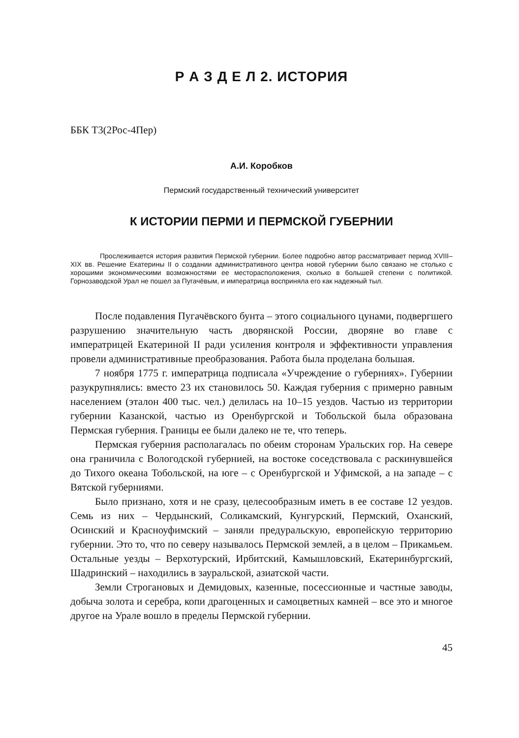Р А З Д Е Л 2. ИСТОРИЯ
ББК Т3(2Рос-4Пер)
А.И. Коробков
Пермский государственный технический университет
К ИСТОРИИ ПЕРМИ И ПЕРМСКОЙ ГУБЕРНИИ
Прослеживается история развития Пермской губернии. Более подробно автор рассматривает период XVIII–XIX вв. Решение Екатерины II о создании административного центра новой губернии было связано не столько с хорошими экономическими возможностями ее месторасположения, сколько в большей степени с политикой. Горнозаводской Урал не пошел за Пугачёвым, и императрица восприняла его как надежный тыл.
После подавления Пугачёвского бунта – этого социального цунами, подвергшего разрушению значительную часть дворянской России, дворяне во главе с императрицей Екатериной II ради усиления контроля и эффективности управления провели административные преобразования. Работа была проделана большая.
7 ноября 1775 г. императрица подписала «Учреждение о губерниях». Губернии разукрупнялись: вместо 23 их становилось 50. Каждая губерния с примерно равным населением (эталон 400 тыс. чел.) делилась на 10–15 уездов. Частью из территории губернии Казанской, частью из Оренбургской и Тобольской была образована Пермская губерния. Границы ее были далеко не те, что теперь.
Пермская губерния располагалась по обеим сторонам Уральских гор. На севере она граничила с Вологодской губернией, на востоке соседствовала с раскинувшейся до Тихого океана Тобольской, на юге – с Оренбургской и Уфимской, а на западе – с Вятской губерниями.
Было признано, хотя и не сразу, целесообразным иметь в ее составе 12 уездов. Семь из них – Чердынский, Соликамский, Кунгурский, Пермский, Оханский, Осинский и Красноуфимский – заняли предуральскую, европейскую территорию губернии. Это то, что по северу называлось Пермской землей, а в целом – Прикамьем. Остальные уезды – Верхотурский, Ирбитский, Камышловский, Екатеринбургский, Шадринский – находились в зауральской, азиатской части.
Земли Строгановых и Демидовых, казенные, посессионные и частные заводы, добыча золота и серебра, копи драгоценных и самоцветных камней – все это и многое другое на Урале вошло в пределы Пермской губернии.
45